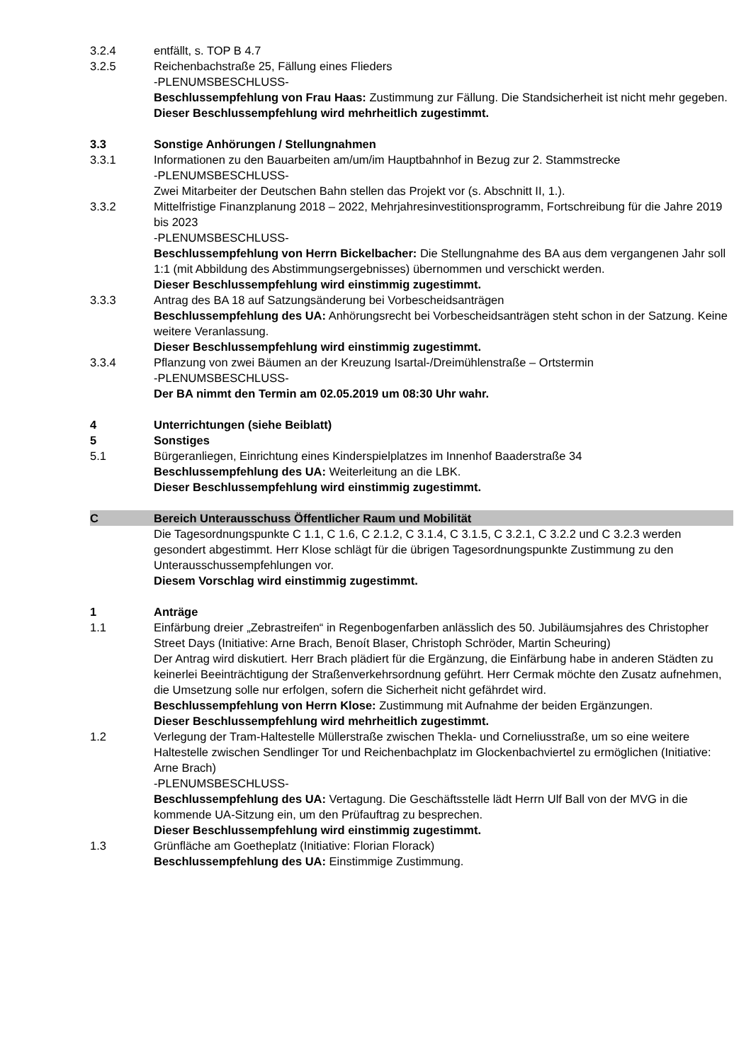3.2.4 entfällt, s. TOP B 4.7
3.2.5 Reichenbachstraße 25, Fällung eines Flieders
-PLENUMSBESCHLUSS-
Beschlussempfehlung von Frau Haas: Zustimmung zur Fällung. Die Standsicherheit ist nicht mehr gegeben.
Dieser Beschlussempfehlung wird mehrheitlich zugestimmt.
3.3 Sonstige Anhörungen / Stellungnahmen
3.3.1 Informationen zu den Bauarbeiten am/um/im Hauptbahnhof in Bezug zur 2. Stammstrecke
-PLENUMSBESCHLUSS-
Zwei Mitarbeiter der Deutschen Bahn stellen das Projekt vor (s. Abschnitt II, 1.).
3.3.2 Mittelfristige Finanzplanung 2018 – 2022, Mehrjahresinvestitionsprogramm, Fortschreibung für die Jahre 2019 bis 2023
-PLENUMSBESCHLUSS-
Beschlussempfehlung von Herrn Bickelbacher: Die Stellungnahme des BA aus dem vergangenen Jahr soll 1:1 (mit Abbildung des Abstimmungsergebnisses) übernommen und verschickt werden.
Dieser Beschlussempfehlung wird einstimmig zugestimmt.
3.3.3 Antrag des BA 18 auf Satzungsänderung bei Vorbescheidsanträgen
Beschlussempfehlung des UA: Anhörungsrecht bei Vorbescheidsanträgen steht schon in der Satzung. Keine weitere Veranlassung.
Dieser Beschlussempfehlung wird einstimmig zugestimmt.
3.3.4 Pflanzung von zwei Bäumen an der Kreuzung Isartal-/Dreimühlenstraße – Ortstermin
-PLENUMSBESCHLUSS-
Der BA nimmt den Termin am 02.05.2019 um 08:30 Uhr wahr.
4 Unterrichtungen (siehe Beiblatt)
5 Sonstiges
5.1 Bürgeranliegen, Einrichtung eines Kinderspielplatzes im Innenhof Baaderstraße 34
Beschlussempfehlung des UA: Weiterleitung an die LBK.
Dieser Beschlussempfehlung wird einstimmig zugestimmt.
C Bereich Unterausschuss Öffentlicher Raum und Mobilität
Die Tagesordnungspunkte C 1.1, C 1.6, C 2.1.2, C 3.1.4, C 3.1.5, C 3.2.1, C 3.2.2 und C 3.2.3 werden gesondert abgestimmt. Herr Klose schlägt für die übrigen Tagesordnungspunkte Zustimmung zu den Unterausschussempfehlungen vor.
Diesem Vorschlag wird einstimmig zugestimmt.
1 Anträge
1.1 Einfärbung dreier „Zebrastreifen“ in Regenbogenfarben anlässlich des 50. Jubiläumsjahres des Christopher Street Days (Initiative: Arne Brach, Benoít Blaser, Christoph Schröder, Martin Scheuring)
Der Antrag wird diskutiert. Herr Brach plädiert für die Ergänzung, die Einfärbung habe in anderen Städten zu keinerlei Beeinträchtigung der Straßenverkehrsordnung geführt. Herr Cermak möchte den Zusatz aufnehmen, die Umsetzung solle nur erfolgen, sofern die Sicherheit nicht gefährdet wird.
Beschlussempfehlung von Herrn Klose: Zustimmung mit Aufnahme der beiden Ergänzungen.
Dieser Beschlussempfehlung wird mehrheitlich zugestimmt.
1.2 Verlegung der Tram-Haltestelle Müllerstraße zwischen Thekla- und Corneliusstraße, um so eine weitere Haltestelle zwischen Sendlinger Tor und Reichenbachplatz im Glockenbachviertel zu ermöglichen (Initiative: Arne Brach)
-PLENUMSBESCHLUSS-
Beschlussempfehlung des UA: Vertagung. Die Geschäftsstelle lädt Herrn Ulf Ball von der MVG in die kommende UA-Sitzung ein, um den Prüfauftrag zu besprechen.
Dieser Beschlussempfehlung wird einstimmig zugestimmt.
1.3 Grünfläche am Goetheplatz (Initiative: Florian Florack)
Beschlussempfehlung des UA: Einstimmige Zustimmung.